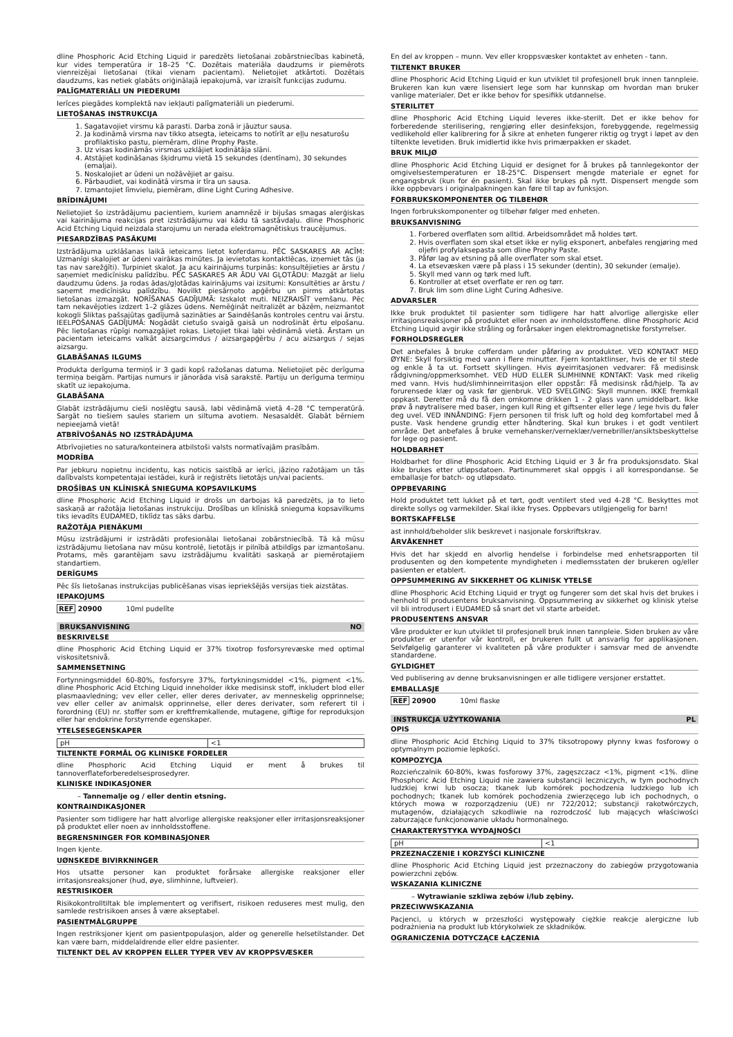dline Phosphoric Acid Etching Liquid ir paredzēts lietošanai zobārstniecības kabinetā, kur vides temperatūra ir 18–25 °C. Dozētais materiāla daudzums ir piemērots vienreizējai lietošanai (tikai vienam pacientam). Nelietojiet atkārtoti. Dozētais daudzums, kas netiek glabāts oriģinālajā iepakojumā, var izraisīt funkcijas zudumu.
PALĪGMATERIĀLI UN PIEDERUMI
Ierīces piegādes komplektā nav iekļauti palīgmateriāli un piederumi.
LIETOŠANAS INSTRUKCIJA
1. Sagatavojiet virsmu kā parasti. Darba zonā ir jāuztur sausa.
2. Ja kodināmā virsma nav tikko atsegta, ieteicams to notīrīt ar eļļu nesaturošu profilaktisko pastu, piemēram, dline Prophy Paste.
3. Uz visas kodināmās virsmas uzklājiet kodinātāja slāni.
4. Atstājiet kodināšanas šķidrumu vietā 15 sekundes (dentīnam), 30 sekundes (emaljai).
5. Noskalojiet ar ūdeni un nožāvējiet ar gaisu.
6. Pārbaudiet, vai kodinātā virsma ir tīra un sausa.
7. Izmantojiet līmvielu, piemēram, dline Light Curing Adhesive.
BRĪDINĀJUMI
Nelietojiet šo izstrādājumu pacientiem, kuriem anamnēzē ir bijušas smagas alerģiskas vai kairinājuma reakcijas pret izstrādājumu vai kādu tā sastāvdaļu. dline Phosphoric Acid Etching Liquid neizdala starojumu un nerada elektromagnētiskus traucējumus.
PIESARDZĪBAS PASĀKUMI
Izstrādājuma uzklāšanas laikā ieteicams lietot koferdamu. PĒC SASKARES AR ACĪM: Uzmanīgi skalojiet ar ūdeni vairākas minūtes. Ja ievietotas kontaktlēcas, izņemiet tās (ja tas nav sarežģīti). Turpiniet skalot. Ja acu kairinājums turpinās: konsultējieties ar ārstu / saņemiet medicīnisku palīdzību. PĒC SASKARES AR ĀDU VAI GĻOTĀDU: Mazgāt ar lielu daudzumu ūdens. Ja rodas ādas/gļotādas kairinājums vai izsitumi: Konsultēties ar ārstu / saņemt medicīnisku palīdzību. Novilkt piesārņoto apģērbu un pirms atkārtotas lietošanas izmazgāt. NORĪŠANAS GADĪJUMĀ: Izskalot muti. NEIZRAISĪT vemšanu. Pēc tam nekavējoties izdzert 1–2 glāzes ūdens. Nemēģināt neitralizēt ar bāzēm, neizmantot kokogli Sliktas pašsajūtas gadījumā sazināties ar Saindēšanās kontroles centru vai ārstu. IEELPOŠANAS GADĪJUMĀ: Nogādāt cietušo svaigā gaisā un nodrošināt ērtu elpošanu. Pēc lietošanas rūpīgi nomazgājiet rokas. Lietojiet tikai labi vēdināmā vietā. Ārstam un pacientam ieteicams valkāt aizsargcimdus / aizsargapģērbu / acu aizsargus / sejas aizsargu.
GLABĀŠANAS ILGUMS
Produkta derīguma termiņš ir 3 gadi kopš ražošanas datuma. Nelietojiet pēc derīguma termiņa beigām. Partijas numurs ir jānorāda visā sarakstē. Partiju un derīguma termiņu skatīt uz iepakojuma.
GLABĀŠANA
Glabāt izstrādājumu cieši noslēgtu sausā, labi vēdināmā vietā 4–28 °C temperatūrā. Sargāt no tiešiem saules stariem un siltuma avotiem. Nesasaldēt. Glabāt bērniem nepieejamā vietā!
ATBRĪVOŠANĀS NO IZSTRĀDĀJUMA
Atbrīvojieties no satura/konteinera atbilstoši valsts normatīvajām prasībām.
MODRĪBA
Par jebkuru nopietnu incidentu, kas noticis saistībā ar ierīci, jāziņo ražotājam un tās dalībvalsts kompetentajai iestādei, kurā ir reģistrēts lietotājs un/vai pacients.
DROŠĪBAS UN KLĪNISKĀ SNIEGUMA KOPSAVILKUMS
dline Phosphoric Acid Etching Liquid ir drošs un darbojas kā paredzēts, ja to lieto saskaņā ar ražotāja lietošanas instrukciju. Drošības un klīniskā snieguma kopsavilkums tiks ievadīts EUDAMED, tiklīdz tas sāks darbu.
RAŽOTĀJA PIENĀKUMI
Mūsu izstrādājumi ir izstrādāti profesionālai lietošanai zobārstniecībā. Tā kā mūsu izstrādājumu lietošana nav mūsu kontrolē, lietotājs ir pilnībā atbildīgs par izmantošanu. Protams, mēs garantējam savu izstrādājumu kvalitāti saskaņā ar piemērotajiem standartiem.
DERĪGUMS
Pēc šīs lietošanas instrukcijas publicēšanas visas iepriekšējās versijas tiek aizstātas.
IEPAKOJUMS
REF 20900 10ml pudelīte
BRUKSANVISNING NO
BESKRIVELSE
dline Phosphoric Acid Etching Liquid er 37% tixotrop fosforsyrevæske med optimal viskositetsnivå.
SAMMENSETNING
Fortynningsmiddel 60-80%, fosforsyre 37%, fortykningsmiddel <1%, pigment <1%. dline Phosphoric Acid Etching Liquid inneholder ikke medisinsk stoff, inkludert blod eller plasmaavledning; vev eller celler, eller deres derivater, av menneskelig opprinnelse; vev eller celler av animalsk opprinnelse, eller deres derivater, som referert til i forordning (EU) nr. stoffer som er kreftfremkallende, mutagene, giftige for reproduksjon eller har endokrine forstyrrende egenskaper.
YTELSESEGENSKAPER
| pH | <1 |
TILTENKTE FORMÅL OG KLINISKE FORDELER
dline Phosphoric Acid Etching Liquid er ment å brukes til tannoverflateforberedelsesprosedyrer.
KLINISKE INDIKASJONER
– Tannemalje og / eller dentin etsning.
KONTRAINDIKASJONER
Pasienter som tidligere har hatt alvorlige allergiske reaksjoner eller irritasjonsreaksjoner på produktet eller noen av innholdsstoffene.
BEGRENSNINGER FOR KOMBINASJONER
Ingen kjente.
UØNSKEDE BIVIRKNINGER
Hos utsatte personer kan produktet forårsake allergiske reaksjoner eller irritasjonsreaksjoner (hud, øye, slimhinne, luftveier).
RESTRISIKOER
Risikokontrolltiltak ble implementert og verifisert, risikoen reduseres mest mulig, den samlede restrisikoen anses å være akseptabel.
PASIENTMÅLGRUPPE
Ingen restriksjoner kjent om pasientpopulasjon, alder og generelle helsetilstander. Det kan være barn, middelaldrende eller eldre pasienter.
TILTENKT DEL AV KROPPEN ELLER TYPER VEV AV KROPPSVÆSKER
En del av kroppen – munn. Vev eller kroppsvæsker kontaktet av enheten - tann.
TILTENKT BRUKER
dline Phosphoric Acid Etching Liquid er kun utviklet til profesjonell bruk innen tannpleie. Brukeren kan kun være lisensiert lege som har kunnskap om hvordan man bruker vanlige materialer. Det er ikke behov for spesifikk utdannelse.
STERILITET
dline Phosphoric Acid Etching Liquid leveres ikke-sterilt. Det er ikke behov for forberedende sterilisering, rengjøring eller desinfeksjon, forebyggende, regelmessig vedlikehold eller kalibrering for å sikre at enheten fungerer riktig og trygt i løpet av den tiltenkte levetiden. Bruk imidlertid ikke hvis primærpakken er skadet.
BRUK MILJØ
dline Phosphoric Acid Etching Liquid er designet for å brukes på tannlegekontor der omgivelsestemperaturen er 18-25°C. Dispensert mengde materiale er egnet for engangsbruk (kun for én pasient). Skal ikke brukes på nytt. Dispensert mengde som ikke oppbevars i originalpakningen kan føre til tap av funksjon.
FORBRUKSKOMPONENTER OG TILBEHØR
Ingen forbrukskomponenter og tilbehør følger med enheten.
BRUKSANVISNING
1. Forbered overflaten som alltid. Arbeidsområdet må holdes tørt.
2. Hvis overflaten som skal etset ikke er nylig eksponert, anbefales rengjøring med oljefri profylaksepasta som dline Prophy Paste.
3. Påfør lag av etsning på alle overflater som skal etset.
4. La etsevæsken være på plass i 15 sekunder (dentin), 30 sekunder (emalje).
5. Skyll med vann og tørk med luft.
6. Kontroller at etset overflate er ren og tørr.
7. Bruk lim som dline Light Curing Adhesive.
ADVARSLER
Ikke bruk produktet til pasienter som tidligere har hatt alvorlige allergiske eller irritasjonsreaksjoner på produktet eller noen av innholdsstoffene. dline Phosphoric Acid Etching Liquid avgir ikke stråling og forårsaker ingen elektromagnetiske forstyrrelser.
FORHOLDSREGLER
Det anbefales å bruke cofferdam under påføring av produktet. VED KONTAKT MED ØYNE: Skyll forsiktig med vann i flere minutter. Fjern kontaktlinser, hvis de er til stede og enkle å ta ut. Fortsett skyllingen. Hvis øyeirritasjonen vedvarer: Få medisinsk rådgivning/oppmerksomhet. VED HUD ELLER SLIMHINNE KONTAKT: Vask med rikelig med vann. Hvis hud/slimhinneirritasjon eller oppstår: Få medisinsk råd/hjelp. Ta av forurensede klær og vask før gjenbruk. VED SVELGING: Skyll munnen. IKKE fremkall oppkast. Deretter må du få den omkomne drikken 1 - 2 glass vann umiddelbart. Ikke prøv å nøytralisere med baser, ingen kull Ring et giftsenter eller lege / lege hvis du føler deg uvel. VED INNÅNDING: Fjern personen til frisk luft og hold deg komfortabel med å puste. Vask hendene grundig etter håndtering. Skal kun brukes i et godt ventilert område. Det anbefales å bruke vernehansker/verneklær/vernebriller/ansiktsbeskyttelse for lege og pasient.
HOLDBARHET
Holdbarhet for dline Phosphoric Acid Etching Liquid er 3 år fra produksjonsdato. Skal ikke brukes etter utløpsdatoen. Partinummeret skal oppgis i all korrespondanse. Se emballasje for batch- og utløpsdato.
OPPBEVARING
Hold produktet tett lukket på et tørt, godt ventilert sted ved 4-28 °C. Beskyttes mot direkte sollys og varmekilder. Skal ikke fryses. Oppbevars utilgjengelig for barn!
BORTSKAFFELSE
ast innhold/beholder slik beskrevet i nasjonale forskriftskrav.
ÅRVÅKENHET
Hvis det har skjedd en alvorlig hendelse i forbindelse med enhetsrapporten til produsenten og den kompetente myndigheten i medlemsstaten der brukeren og/eller pasienten er etablert.
OPPSUMMERING AV SIKKERHET OG KLINISK YTELSE
dline Phosphoric Acid Etching Liquid er trygt og fungerer som det skal hvis det brukes i henhold til produsentens bruksanvisning. Oppsummering av sikkerhet og klinisk ytelse vil bli introdusert i EUDAMED så snart det vil starte arbeidet.
PRODUSENTENS ANSVAR
Våre produkter er kun utviklet til profesjonell bruk innen tannpleie. Siden bruken av våre produkter er utenfor vår kontroll, er brukeren fullt ut ansvarlig for applikasjonen. Selvfølgelig garanterer vi kvaliteten på våre produkter i samsvar med de anvendte standardene.
GYLDIGHET
Ved publisering av denne bruksanvisningen er alle tidligere versjoner erstattet.
EMBALLASJE
REF 20900 10ml flaske
INSTRUKCJA UŻYTKOWANIA PL
OPIS
dline Phosphoric Acid Etching Liquid to 37% tiksotropowy płynny kwas fosforowy o optymalnym poziomie lepkości.
KOMPOZYCJA
Rozcieńczalnik 60-80%, kwas fosforowy 37%, zagęszczacz <1%, pigment <1%. dline Phosphoric Acid Etching Liquid nie zawiera substancji leczniczych, w tym pochodnych ludzkiej krwi lub osocza; tkanek lub komórek pochodzenia ludzkiego lub ich pochodnych; tkanek lub komórek pochodzenia zwierzęcego lub ich pochodnych, o których mowa w rozporządzeniu (UE) nr 722/2012; substancji rakotwórczych, mutagenów, działających szkodliwie na rozrodczość lub mających właściwości zaburzające funkcjonowanie układu hormonalnego.
CHARAKTERYSTYKA WYDAJNOŚCI
| pH | <1 |
PRZEZNACZENIE I KORZYŚCI KLINICZNE
dline Phosphoric Acid Etching Liquid jest przeznaczony do zabiegów przygotowania powierzchni zębów.
WSKAZANIA KLINICZNE
– Wytrawianie szkliwa zębów i/lub zębiny.
PRZECIWWSKAZANIA
Pacjenci, u których w przeszłości występowały ciężkie reakcje alergiczne lub podrażnienia na produkt lub którykolwiek ze składników.
OGRANICZENIA DOTYCZĄCE ŁĄCZENIA